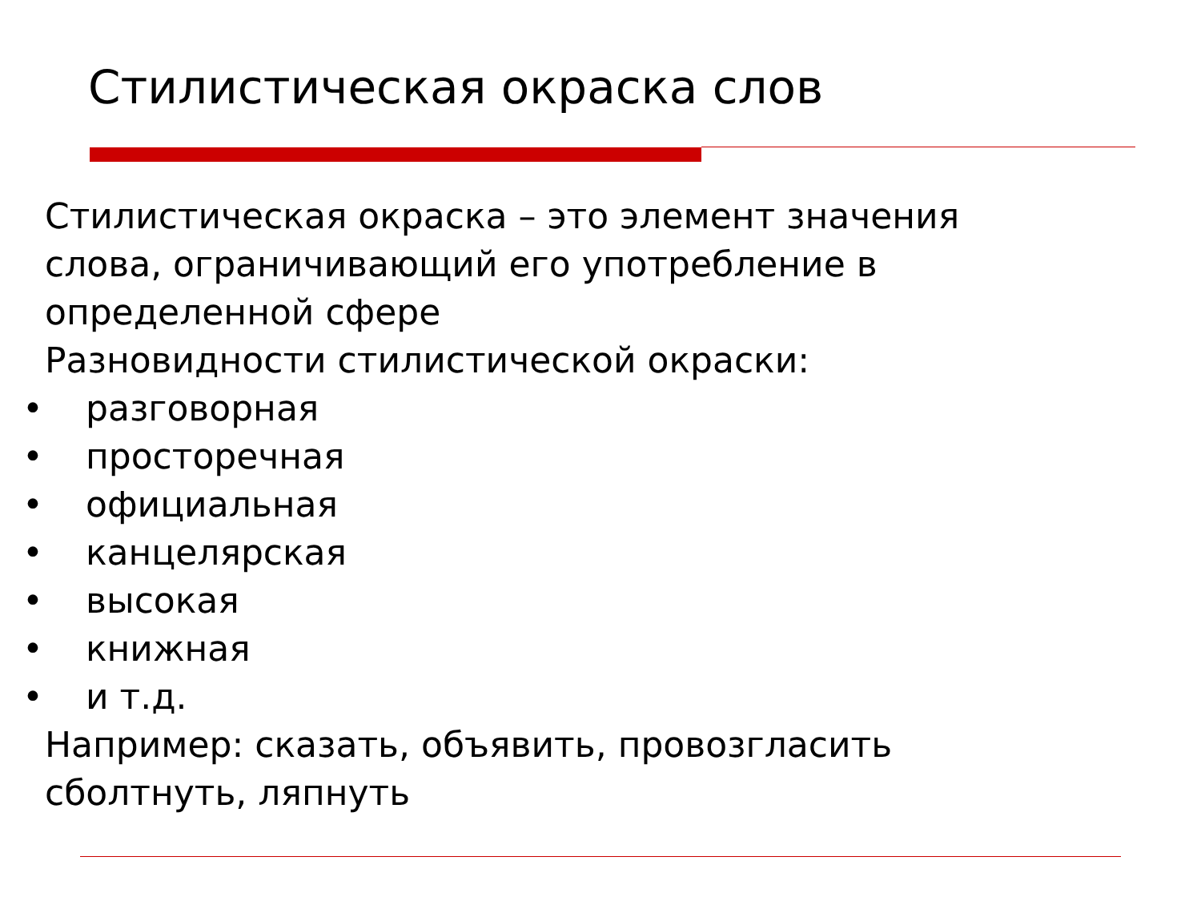Стилистическая окраска слов
Стилистическая окраска – это элемент значения
слова, ограничивающий его употребление в
определенной сфере
Разновидности стилистической окраски:
• разговорная
• просторечная
• официальная
• канцелярская
• высокая
• книжная
• и т.д.
Например: сказать, объявить, провозгласить
сболтнуть, ляпнуть